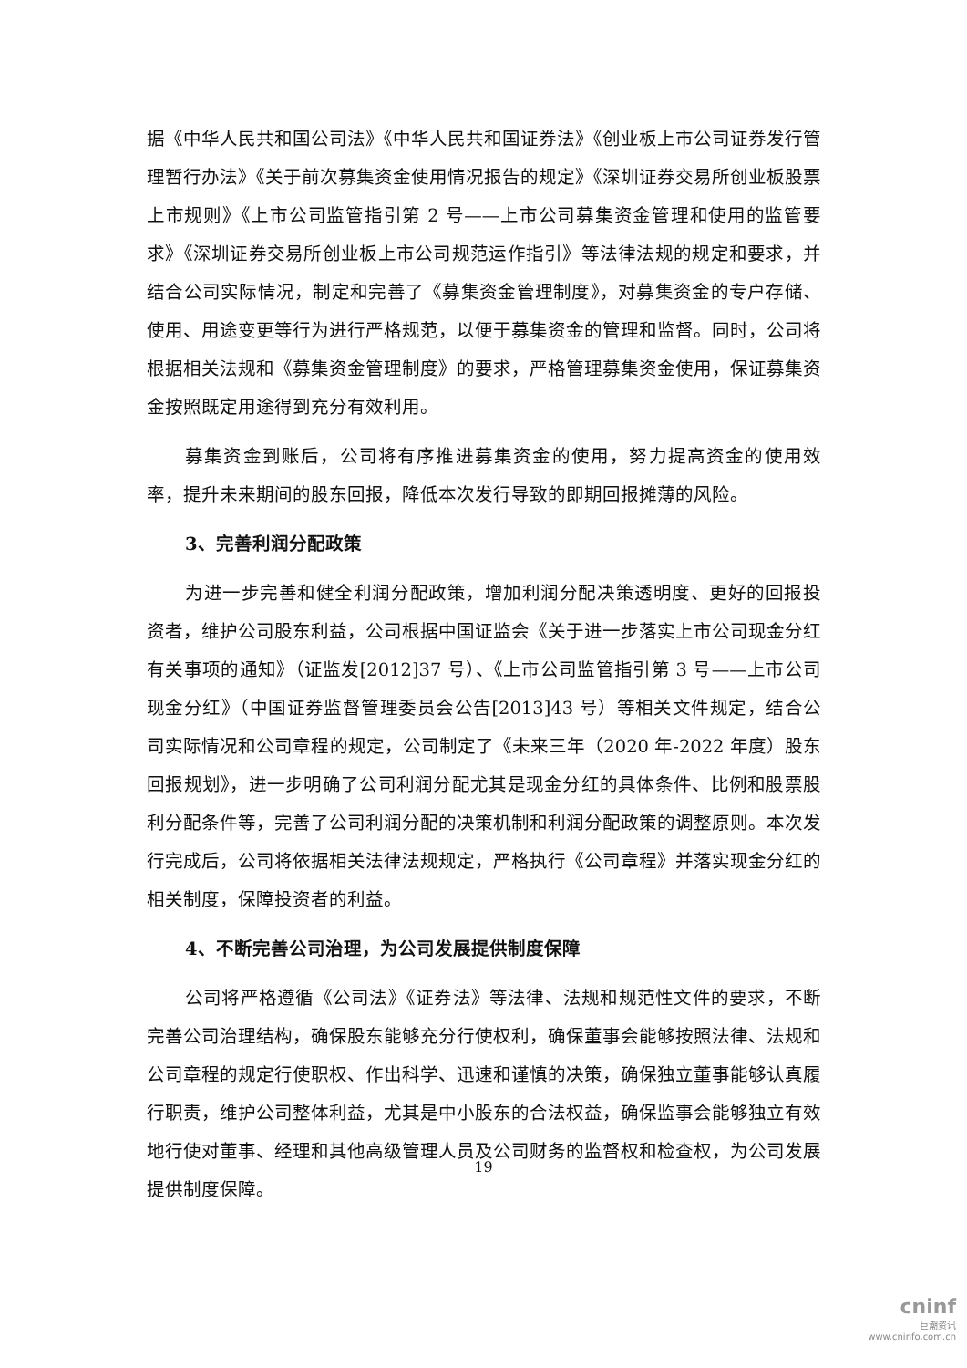据《中华人民共和国公司法》《中华人民共和国证券法》《创业板上市公司证券发行管理暂行办法》《关于前次募集资金使用情况报告的规定》《深圳证券交易所创业板股票上市规则》《上市公司监管指引第 2 号——上市公司募集资金管理和使用的监管要求》《深圳证券交易所创业板上市公司规范运作指引》等法律法规的规定和要求，并结合公司实际情况，制定和完善了《募集资金管理制度》，对募集资金的专户存储、使用、用途变更等行为进行严格规范，以便于募集资金的管理和监督。同时，公司将根据相关法规和《募集资金管理制度》的要求，严格管理募集资金使用，保证募集资金按照既定用途得到充分有效利用。
募集资金到账后，公司将有序推进募集资金的使用，努力提高资金的使用效率，提升未来期间的股东回报，降低本次发行导致的即期回报摊薄的风险。
3、完善利润分配政策
为进一步完善和健全利润分配政策，增加利润分配决策透明度、更好的回报投资者，维护公司股东利益，公司根据中国证监会《关于进一步落实上市公司现金分红有关事项的通知》（证监发[2012]37 号）、《上市公司监管指引第 3 号——上市公司现金分红》（中国证券监督管理委员会公告[2013]43 号）等相关文件规定，结合公司实际情况和公司章程的规定，公司制定了《未来三年（2020 年-2022 年度）股东回报规划》，进一步明确了公司利润分配尤其是现金分红的具体条件、比例和股票股利分配条件等，完善了公司利润分配的决策机制和利润分配政策的调整原则。本次发行完成后，公司将依据相关法律法规规定，严格执行《公司章程》并落实现金分红的相关制度，保障投资者的利益。
4、不断完善公司治理，为公司发展提供制度保障
公司将严格遵循《公司法》《证券法》等法律、法规和规范性文件的要求，不断完善公司治理结构，确保股东能够充分行使权利，确保董事会能够按照法律、法规和公司章程的规定行使职权、作出科学、迅速和谨慎的决策，确保独立董事能够认真履行职责，维护公司整体利益，尤其是中小股东的合法权益，确保监事会能够独立有效地行使对董事、经理和其他高级管理人员及公司财务的监督权和检查权，为公司发展提供制度保障。
19
cninf
巨潮资讯
www.cninfo.com.cn